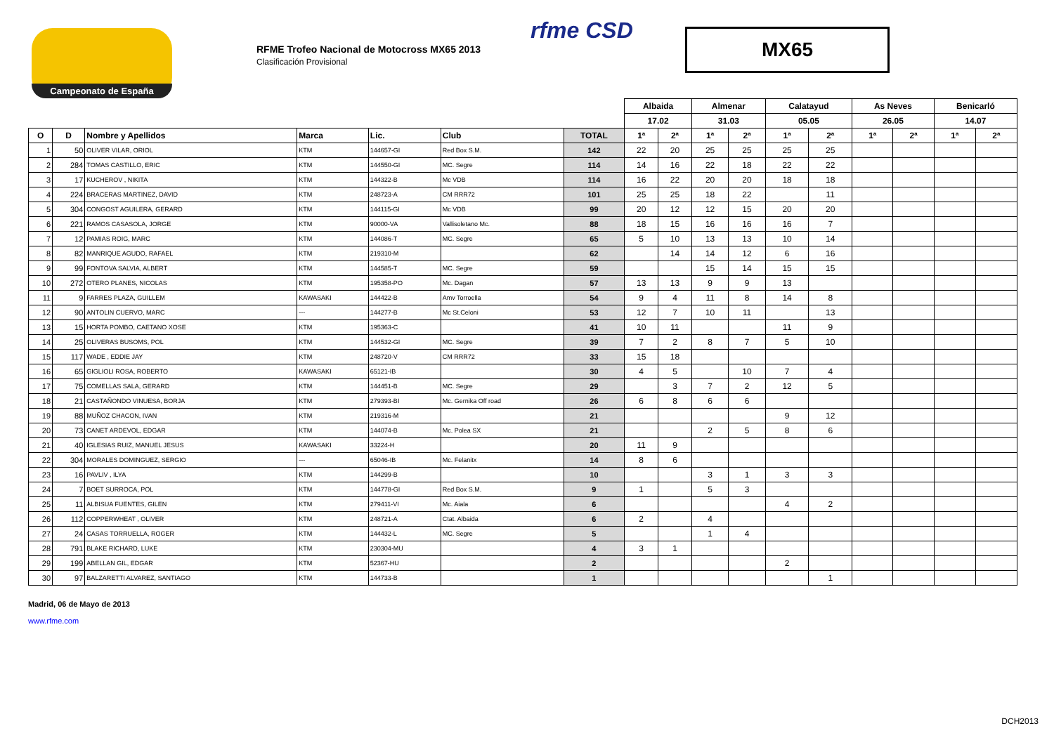Campeonato de España
RFME Trofeo Nacional de Motocross MX65 2013
Clasificación Provisional
rfme CSD
MX65
| | | | | | | | Albaida | | Almenar | | Calatayud | | As Neves | | Benicarló | |
| | | | | | | | 17.02 | | 31.03 | | 05.05 | | 26.05 | | 14.07 | |
| O | D | Nombre y Apellidos | Marca | Lic. | Club | TOTAL | 1ª | 2ª | 1ª | 2ª | 1ª | 2ª | 1ª | 2ª | 1ª | 2ª |
| 1 | 50 | OLIVER VILAR, ORIOL | KTM | 144657-GI | Red Box S.M. | 142 | 22 | 20 | 25 | 25 | 25 | 25 | | | | |
| 2 | 284 | TOMAS CASTILLO, ERIC | KTM | 144550-GI | MC. Segre | 114 | 14 | 16 | 22 | 18 | 22 | 22 | | | | |
| 3 | 17 | KUCHEROV , NIKITA | KTM | 144322-B | Mc VDB | 114 | 16 | 22 | 20 | 20 | 18 | 18 | | | | |
| 4 | 224 | BRACERAS MARTINEZ, DAVID | KTM | 248723-A | CM RRR72 | 101 | 25 | 25 | 18 | 22 | | 11 | | | | |
| 5 | 304 | CONGOST AGUILERA, GERARD | KTM | 144115-GI | Mc VDB | 99 | 20 | 12 | 12 | 15 | 20 | 20 | | | | |
| 6 | 221 | RAMOS CASASOLA, JORGE | KTM | 90000-VA | Vallisoletano Mc. | 88 | 18 | 15 | 16 | 16 | 16 | 7 | | | | |
| 7 | 12 | PAMIAS ROIG, MARC | KTM | 144086-T | MC. Segre | 65 | 5 | 10 | 13 | 13 | 10 | 14 | | | | |
| 8 | 82 | MANRIQUE AGUDO, RAFAEL | KTM | 219310-M | | 62 | | 14 | 14 | 12 | 6 | 16 | | | | |
| 9 | 99 | FONTOVA SALVIA, ALBERT | KTM | 144585-T | MC. Segre | 59 | | | 15 | 14 | 15 | 15 | | | | |
| 10 | 272 | OTERO PLANES, NICOLAS | KTM | 195358-PO | Mc. Dagan | 57 | 13 | 13 | 9 | 9 | 13 | | | | | |
| 11 | 9 | FARRES PLAZA, GUILLEM | KAWASAKI | 144422-B | Amv Torroella | 54 | 9 | 4 | 11 | 8 | 14 | 8 | | | | |
| 12 | 90 | ANTOLIN CUERVO, MARC | --- | 144277-B | Mc St.Celoni | 53 | 12 | 7 | 10 | 11 | | 13 | | | | |
| 13 | 15 | HORTA POMBO, CAETANO XOSE | KTM | 195363-C | | 41 | 10 | 11 | | | 11 | 9 | | | | |
| 14 | 25 | OLIVERAS BUSOMS, POL | KTM | 144532-GI | MC. Segre | 39 | 7 | 2 | 8 | 7 | 5 | 10 | | | | |
| 15 | 117 | WADE , EDDIE JAY | KTM | 248720-V | CM RRR72 | 33 | 15 | 18 | | | | | | | | |
| 16 | 65 | GIGLIOLI ROSA, ROBERTO | KAWASAKI | 65121-IB | | 30 | 4 | 5 | | 10 | 7 | 4 | | | | |
| 17 | 75 | COMELLAS SALA, GERARD | KTM | 144451-B | MC. Segre | 29 | | 3 | 7 | 2 | 12 | 5 | | | | |
| 18 | 21 | CASTAÑONDO VINUESA, BORJA | KTM | 279393-BI | Mc. Gernika Off road | 26 | 6 | 8 | 6 | 6 | | | | | | |
| 19 | 88 | MUÑOZ CHACON, IVAN | KTM | 219316-M | | 21 | | | | | 9 | 12 | | | | |
| 20 | 73 | CANET ARDEVOL, EDGAR | KTM | 144074-B | Mc. Polea SX | 21 | | | 2 | 5 | 8 | 6 | | | | |
| 21 | 40 | IGLESIAS RUIZ, MANUEL JESUS | KAWASAKI | 33224-H | | 20 | 11 | 9 | | | | | | | | |
| 22 | 304 | MORALES DOMINGUEZ, SERGIO | --- | 65046-IB | Mc. Felanitx | 14 | 8 | 6 | | | | | | | | |
| 23 | 16 | PAVLIV , ILYA | KTM | 144299-B | | 10 | | | 3 | 1 | 3 | 3 | | | | |
| 24 | 7 | BOET SURROCA, POL | KTM | 144778-GI | Red Box S.M. | 9 | 1 | | 5 | 3 | | | | | | |
| 25 | 11 | ALBISUA FUENTES, GILEN | KTM | 279411-VI | Mc. Aiala | 6 | | | | | 4 | 2 | | | | |
| 26 | 112 | COPPERWHEAT , OLIVER | KTM | 248721-A | Ctat. Albaida | 6 | 2 | | 4 | | | | | | | |
| 27 | 24 | CASAS TORRUELLA, ROGER | KTM | 144432-L | MC. Segre | 5 | | | 1 | 4 | | | | | | |
| 28 | 791 | BLAKE RICHARD, LUKE | KTM | 230304-MU | | 4 | 3 | 1 | | | | | | | | |
| 29 | 199 | ABELLAN GIL, EDGAR | KTM | 52367-HU | | 2 | | | | | 2 | | | | | |
| 30 | 97 | BALZARETTI ALVAREZ, SANTIAGO | KTM | 144733-B | | 1 | | | | | | 1 | | | | |
Madrid, 06 de Mayo de 2013
www.rfme.com
DCH2013